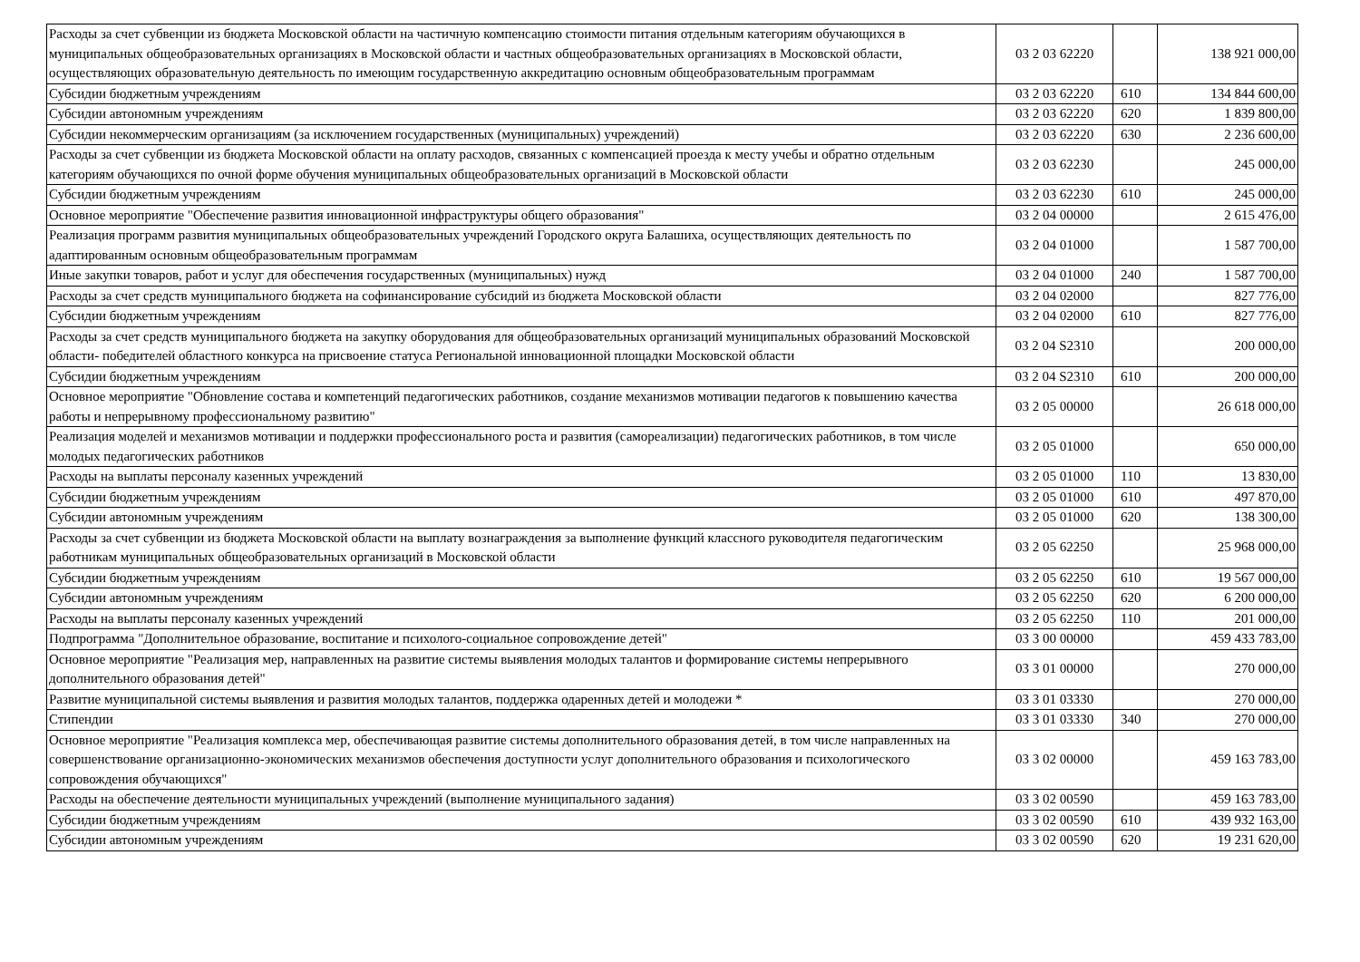| Расходы за счет субвенции из бюджета Московской области на частичную компенсацию стоимости питания отдельным категориям обучающихся в муниципальных общеобразовательных организациях в Московской области и частных общеобразовательных организациях в Московской области, осуществляющих образовательную деятельность по имеющим государственную аккредитацию основным общеобразовательным программам | 03 2 03 62220 | | 138 921 000,00 |
| Субсидии бюджетным учреждениям | 03 2 03 62220 | 610 | 134 844 600,00 |
| Субсидии автономным учреждениям | 03 2 03 62220 | 620 | 1 839 800,00 |
| Субсидии некоммерческим организациям (за исключением государственных (муниципальных) учреждений) | 03 2 03 62220 | 630 | 2 236 600,00 |
| Расходы за счет субвенции из бюджета Московской области на оплату расходов, связанных с компенсацией проезда к месту учебы и обратно отдельным категориям обучающихся по очной форме обучения муниципальных общеобразовательных организаций в Московской области | 03 2 03 62230 | | 245 000,00 |
| Субсидии бюджетным учреждениям | 03 2 03 62230 | 610 | 245 000,00 |
| Основное мероприятие "Обеспечение развития инновационной инфраструктуры общего образования" | 03 2 04 00000 | | 2 615 476,00 |
| Реализация программ развития муниципальных общеобразовательных учреждений Городского округа Балашиха, осуществляющих деятельность по адаптированным основным общеобразовательным программам | 03 2 04 01000 | | 1 587 700,00 |
| Иные закупки товаров, работ и услуг для обеспечения государственных (муниципальных) нужд | 03 2 04 01000 | 240 | 1 587 700,00 |
| Расходы за счет средств муниципального бюджета на софинансирование субсидий из бюджета Московской области | 03 2 04 02000 | | 827 776,00 |
| Субсидии бюджетным учреждениям | 03 2 04 02000 | 610 | 827 776,00 |
| Расходы за счет средств муниципального бюджета на закупку оборудования для общеобразовательных организаций муниципальных образований Московской области- победителей областного конкурса на присвоение статуса Региональной инновационной площадки Московской области | 03 2 04 S2310 | | 200 000,00 |
| Субсидии бюджетным учреждениям | 03 2 04 S2310 | 610 | 200 000,00 |
| Основное мероприятие "Обновление состава и компетенций педагогических работников, создание механизмов мотивации педагогов к повышению качества работы и непрерывному профессиональному развитию" | 03 2 05 00000 | | 26 618 000,00 |
| Реализация моделей и механизмов мотивации и поддержки профессионального роста и развития (самореализации) педагогических работников, в том числе молодых педагогических работников | 03 2 05 01000 | | 650 000,00 |
| Расходы на выплаты персоналу казенных учреждений | 03 2 05 01000 | 110 | 13 830,00 |
| Субсидии бюджетным учреждениям | 03 2 05 01000 | 610 | 497 870,00 |
| Субсидии автономным учреждениям | 03 2 05 01000 | 620 | 138 300,00 |
| Расходы за счет субвенции из бюджета Московской области на выплату вознаграждения за выполнение функций классного руководителя педагогическим работникам муниципальных общеобразовательных организаций в Московской области | 03 2 05 62250 | | 25 968 000,00 |
| Субсидии бюджетным учреждениям | 03 2 05 62250 | 610 | 19 567 000,00 |
| Субсидии автономным учреждениям | 03 2 05 62250 | 620 | 6 200 000,00 |
| Расходы на выплаты персоналу казенных учреждений | 03 2 05 62250 | 110 | 201 000,00 |
| Подпрограмма "Дополнительное образование, воспитание и психолого-социальное сопровождение детей" | 03 3 00 00000 | | 459 433 783,00 |
| Основное мероприятие "Реализация мер, направленных на развитие системы выявления молодых талантов и формирование системы непрерывного дополнительного образования детей" | 03 3 01 00000 | | 270 000,00 |
| Развитие муниципальной системы выявления и развития молодых талантов, поддержка одаренных детей и молодежи * | 03 3 01 03330 | | 270 000,00 |
| Стипендии | 03 3 01 03330 | 340 | 270 000,00 |
| Основное мероприятие "Реализация комплекса мер, обеспечивающая развитие системы дополнительного образования детей, в том числе направленных на совершенствование организационно-экономических механизмов обеспечения доступности услуг дополнительного образования и психологического сопровождения обучающихся" | 03 3 02 00000 | | 459 163 783,00 |
| Расходы на обеспечение деятельности муниципальных учреждений (выполнение муниципального задания) | 03 3 02 00590 | | 459 163 783,00 |
| Субсидии бюджетным учреждениям | 03 3 02 00590 | 610 | 439 932 163,00 |
| Субсидии автономным учреждениям | 03 3 02 00590 | 620 | 19 231 620,00 |